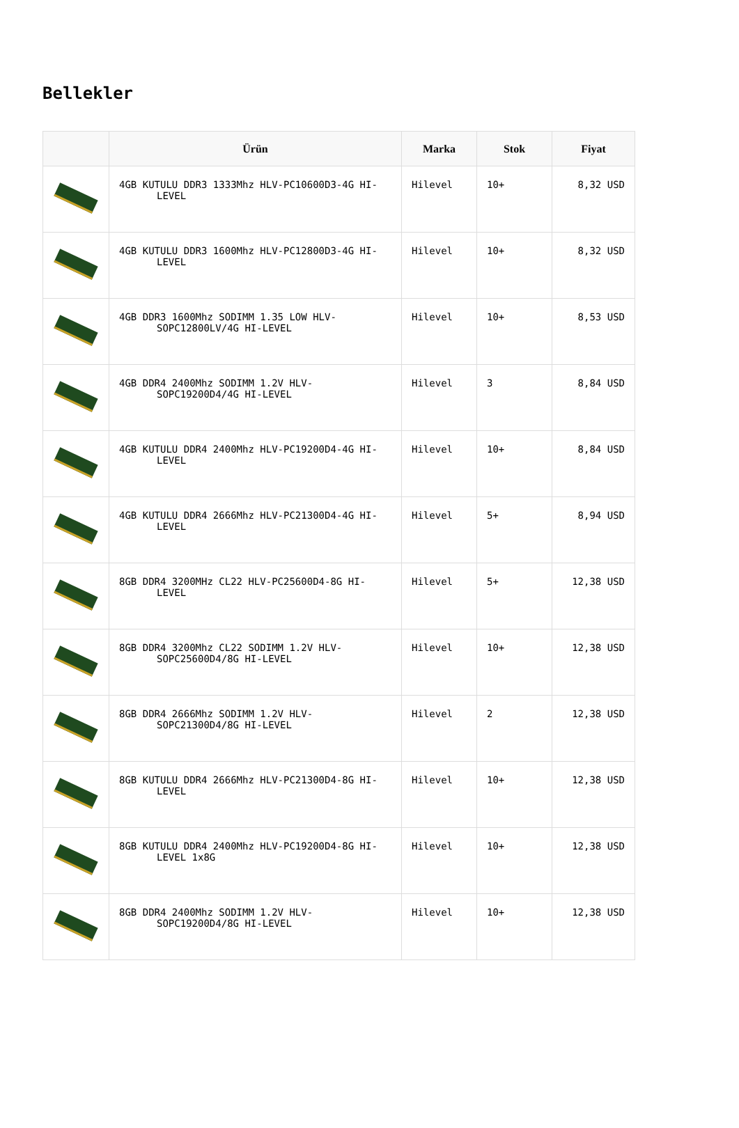Bellekler
| | Ürün | Marka | Stok | Fiyat |
| --- | --- | --- | --- | --- |
| | 4GB KUTULU DDR3 1333Mhz HLV-PC10600D3-4G HI-LEVEL | Hilevel | 10+ | 8,32 USD |
| | 4GB KUTULU DDR3 1600Mhz HLV-PC12800D3-4G HI-LEVEL | Hilevel | 10+ | 8,32 USD |
| | 4GB DDR3 1600Mhz SODIMM 1.35 LOW HLV-SOPC12800LV/4G HI-LEVEL | Hilevel | 10+ | 8,53 USD |
| | 4GB DDR4 2400Mhz SODIMM 1.2V HLV-SOPC19200D4/4G HI-LEVEL | Hilevel | 3 | 8,84 USD |
| | 4GB KUTULU DDR4 2400Mhz HLV-PC19200D4-4G HI-LEVEL | Hilevel | 10+ | 8,84 USD |
| | 4GB KUTULU DDR4 2666Mhz HLV-PC21300D4-4G HI-LEVEL | Hilevel | 5+ | 8,94 USD |
| | 8GB DDR4 3200MHz CL22 HLV-PC25600D4-8G HI-LEVEL | Hilevel | 5+ | 12,38 USD |
| | 8GB DDR4 3200Mhz CL22 SODIMM 1.2V HLV-SOPC25600D4/8G HI-LEVEL | Hilevel | 10+ | 12,38 USD |
| | 8GB DDR4 2666Mhz SODIMM 1.2V HLV-SOPC21300D4/8G HI-LEVEL | Hilevel | 2 | 12,38 USD |
| | 8GB KUTULU DDR4 2666Mhz HLV-PC21300D4-8G HI-LEVEL | Hilevel | 10+ | 12,38 USD |
| | 8GB KUTULU DDR4 2400Mhz HLV-PC19200D4-8G HI-LEVEL 1x8G | Hilevel | 10+ | 12,38 USD |
| | 8GB DDR4 2400Mhz SODIMM 1.2V HLV-SOPC19200D4/8G HI-LEVEL | Hilevel | 10+ | 12,38 USD |